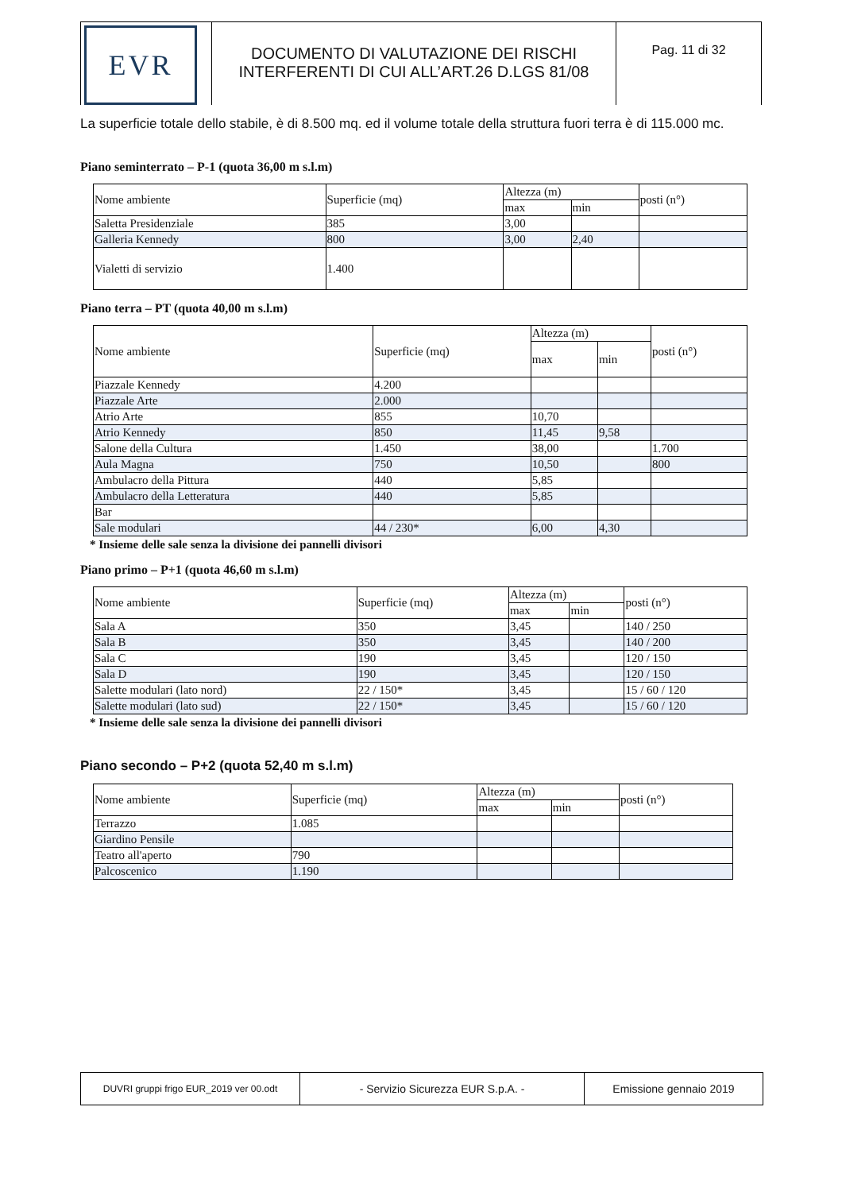EVR
DOCUMENTO DI VALUTAZIONE DEI RISCHI
INTERFERENTI DI CUI ALL’ART.26 D.LGS 81/08
Pag. 11 di 32
La superficie totale dello stabile, è di 8.500 mq. ed il volume totale della struttura fuori terra è di 115.000 mc.
Piano seminterrato – P-1 (quota 36,00 m s.l.m)
| Nome ambiente | Superficie (mq) | Altezza (m) | | posti (n°) |
| --- | --- | --- | --- | --- |
| | | max | min | |
| Saletta Presidenziale | 385 | 3,00 | | |
| Galleria Kennedy | 800 | 3,00 | 2,40 | |
| Vialetti di servizio | 1.400 | | | |
Piano terra – PT (quota 40,00 m s.l.m)
| Nome ambiente | Superficie (mq) | Altezza (m) | | posti (n°) |
| --- | --- | --- | --- | --- |
| | | max | min | |
| Piazzale Kennedy | 4.200 | | | |
| Piazzale Arte | 2.000 | | | |
| Atrio Arte | 855 | 10,70 | | |
| Atrio Kennedy | 850 | 11,45 | 9,58 | |
| Salone della Cultura | 1.450 | 38,00 | | 1.700 |
| Aula Magna | 750 | 10,50 | | 800 |
| Ambulacro della Pittura | 440 | 5,85 | | |
| Ambulacro della Letteratura | 440 | 5,85 | | |
| Bar | | | | |
| Sale modulari | 44 / 230* | 6,00 | 4,30 | |
* Insieme delle sale senza la divisione dei pannelli divisori
Piano primo – P+1 (quota 46,60 m s.l.m)
| Nome ambiente | Superficie (mq) | Altezza (m) | | posti (n°) |
| --- | --- | --- | --- | --- |
| | | max | min | |
| Sala A | 350 | 3,45 | | 140 / 250 |
| Sala B | 350 | 3,45 | | 140 / 200 |
| Sala C | 190 | 3,45 | | 120 / 150 |
| Sala D | 190 | 3,45 | | 120 / 150 |
| Salette modulari (lato nord) | 22 / 150* | 3,45 | | 15 / 60 / 120 |
| Salette modulari (lato sud) | 22 / 150* | 3,45 | | 15 / 60 / 120 |
* Insieme delle sale senza la divisione dei pannelli divisori
Piano secondo – P+2 (quota 52,40 m s.l.m)
| Nome ambiente | Superficie (mq) | Altezza (m) | | posti (n°) |
| --- | --- | --- | --- | --- |
| | | max | min | |
| Terrazzo | 1.085 | | | |
| Giardino Pensile | | | | |
| Teatro all'aperto | 790 | | | |
| Palcoscenico | 1.190 | | | |
DUVRI gruppi frigo EUR_2019 ver 00.odt
- Servizio Sicurezza EUR S.p.A. - Emissione gennaio 2019